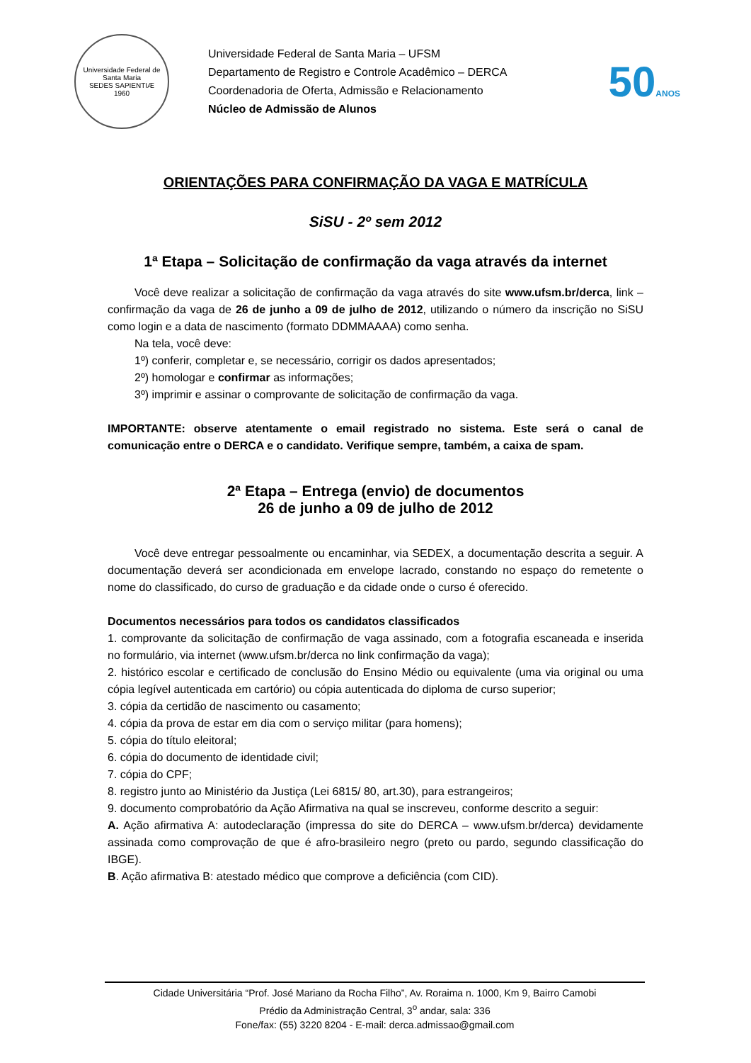Universidade Federal de Santa Maria
SEDES SAPIENTIÆ
1960
Universidade Federal de Santa Maria – UFSM
Departamento de Registro e Controle Acadêmico – DERCA
Coordenadoria de Oferta, Admissão e Relacionamento
Núcleo de Admissão de Alunos
50ANOS
ORIENTAÇÕES PARA CONFIRMAÇÃO DA VAGA E MATRÍCULA
SiSU - 2º sem 2012
1ª Etapa – Solicitação de confirmação da vaga através da internet
Você deve realizar a solicitação de confirmação da vaga através do site www.ufsm.br/derca, link – confirmação da vaga de 26 de junho a 09 de julho de 2012, utilizando o número da inscrição no SiSU como login e a data de nascimento (formato DDMMAAAA) como senha.
Na tela, você deve:
1º) conferir, completar e, se necessário, corrigir os dados apresentados;
2º) homologar e confirmar as informações;
3º) imprimir e assinar o comprovante de solicitação de confirmação da vaga.
IMPORTANTE: observe atentamente o email registrado no sistema. Este será o canal de comunicação entre o DERCA e o candidato. Verifique sempre, também, a caixa de spam.
2ª Etapa – Entrega (envio) de documentos
26 de junho a 09 de julho de 2012
Você deve entregar pessoalmente ou encaminhar, via SEDEX, a documentação descrita a seguir. A documentação deverá ser acondicionada em envelope lacrado, constando no espaço do remetente o nome do classificado, do curso de graduação e da cidade onde o curso é oferecido.
Documentos necessários para todos os candidatos classificados
1. comprovante da solicitação de confirmação de vaga assinado, com a fotografia escaneada e inserida no formulário, via internet (www.ufsm.br/derca no link confirmação da vaga);
2. histórico escolar e certificado de conclusão do Ensino Médio ou equivalente (uma via original ou uma cópia legível autenticada em cartório) ou cópia autenticada do diploma de curso superior;
3. cópia da certidão de nascimento ou casamento;
4. cópia da prova de estar em dia com o serviço militar (para homens);
5. cópia do título eleitoral;
6. cópia do documento de identidade civil;
7. cópia do CPF;
8. registro junto ao Ministério da Justiça (Lei 6815/ 80, art.30), para estrangeiros;
9. documento comprobatório da Ação Afirmativa na qual se inscreveu, conforme descrito a seguir:
A. Ação afirmativa A: autodeclaração (impressa do site do DERCA – www.ufsm.br/derca) devidamente assinada como comprovação de que é afro-brasileiro negro (preto ou pardo, segundo classificação do IBGE).
B. Ação afirmativa B: atestado médico que comprove a deficiência (com CID).
Cidade Universitária “Prof. José Mariano da Rocha Filho”, Av. Roraima n. 1000, Km 9, Bairro Camobi
Prédio da Administração Central, 3<sup>o</sup> andar, sala: 336
Fone/fax: (55) 3220 8204 - E-mail: derca.admissao@gmail.com